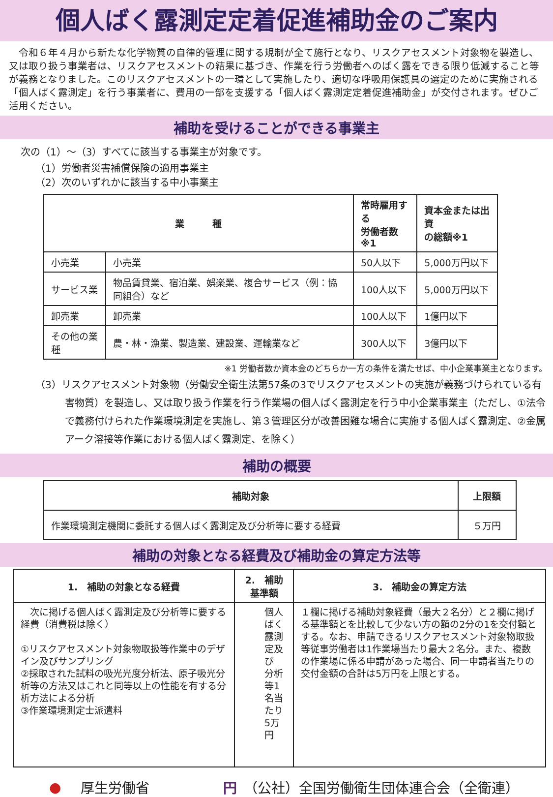個人ばく露測定定着促進補助金のご案内
　令和６年４月から新たな化学物質の自律的管理に関する規制が全て施行となり、リスクアセスメント対象物を製造し、又は取り扱う事業者は、リスクアセスメントの結果に基づき、作業を行う労働者へのばく露をできる限り低減すること等が義務となりました。このリスクアセスメントの一環として実施したり、適切な呼吸用保護具の選定のために実施される「個人ばく露測定」を行う事業者に、費用の一部を支援する「個人ばく露測定定着促進補助金」が交付されます。ぜひご活用ください。
補助を受けることができる事業主
次の（1）～（3）すべてに該当する事業主が対象です。
（1）労働者災害補償保険の適用事業主
（2）次のいずれかに該当する中小事業主
| 業 種 | | 常時雇用する 労働者数※1 | 資本金または出資 の総額※1 |
| --- | --- | --- | --- |
| 小売業 | 小売業 | 50人以下 | 5,000万円以下 |
| サービス業 | 物品賃貸業、宿泊業、娯楽業、複合サービス（例：協同組合）など | 100人以下 | 5,000万円以下 |
| 卸売業 | 卸売業 | 100人以下 | 1億円以下 |
| その他の業種 | 農・林・漁業、製造業、建設業、運輸業など | 300人以下 | 3億円以下 |
※1 労働者数か資本金のどちらか一方の条件を満たせば、中小企業事業主となります。
（3）リスクアセスメント対象物（労働安全衛生法第57条の3でリスクアセスメントの実施が義務づけられている有害物質）を製造し、又は取り扱う作業を行う作業場の個人ばく露測定を行う中小企業事業主（ただし、①法令で義務付けられた作業環境測定を実施し、第３管理区分が改善困難な場合に実施する個人ばく露測定、②金属アーク溶接等作業における個人ばく露測定、を除く）
補助の概要
| 補助対象 | 上限額 |
| --- | --- |
| 作業環境測定機関に委託する個人ばく露測定及び分析等に要する経費 | ５万円 |
補助の対象となる経費及び補助金の算定方法等
| 1. 補助の対象となる経費 | 2. 補助基準額 | 3. 補助金の算定方法 |
| --- | --- | --- |
| 次に掲げる個人ばく露測定及び分析等に要する経費（消費税は除く） ①リスクアセスメント対象物取扱等作業中のデザイン及びサンプリング ②採取された試料の吸光光度分析法、原子吸光分析等の方法又はこれと同等以上の性能を有する分析方法による分析 ③作業環境測定士派遣料 | 個人ばく露測定及び 分析等1名当たり 5万円 | １欄に掲げる補助対象経費（最大２名分）と２欄に掲げる基準額とを比較して少ない方の額の2分の1を交付額とする。なお、申請できるリスクアセスメント対象物取扱等従事労働者は1作業場当たり最大２名分。また、複数の作業場に係る申請があった場合、同一申請者当たりの交付金額の合計は5万円を上限とする。 |
● 厚生労働省 円 （公社）全国労働衛生団体連合会（全衛連）